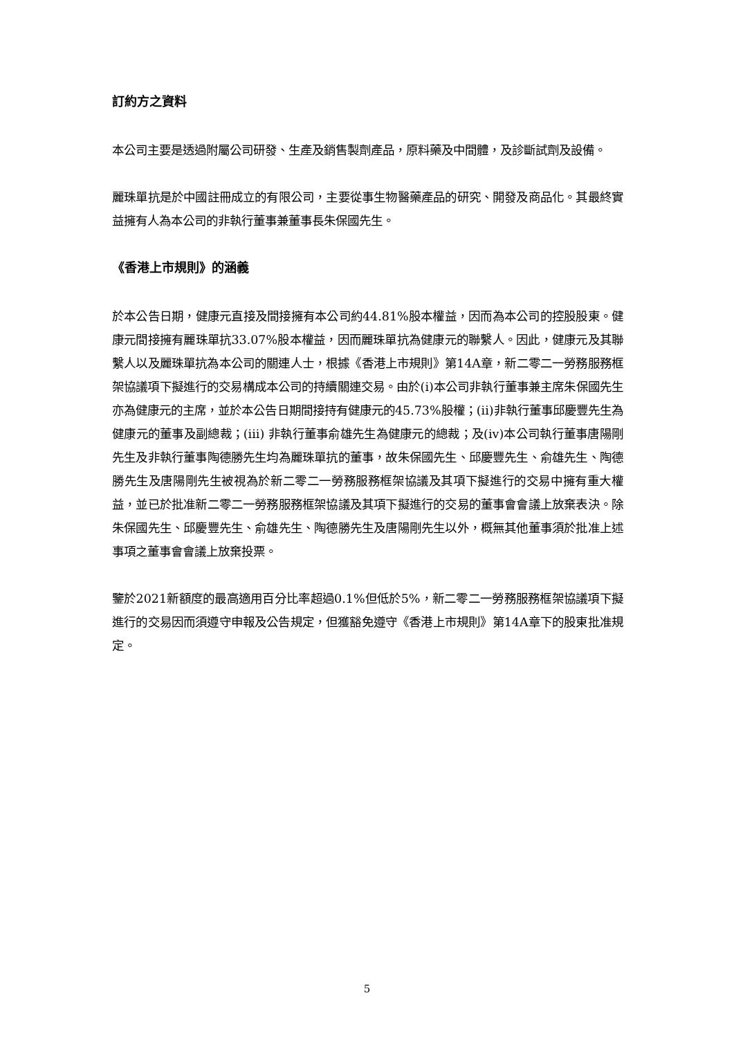訂約方之資料
本公司主要是透過附屬公司研發、生產及銷售製劑產品，原料藥及中間體，及診斷試劑及設備。
麗珠單抗是於中國註冊成立的有限公司，主要從事生物醫藥產品的研究、開發及商品化。其最終實益擁有人為本公司的非執行董事兼董事長朱保國先生。
《香港上市規則》的涵義
於本公告日期，健康元直接及間接擁有本公司約44.81%股本權益，因而為本公司的控股股東。健康元間接擁有麗珠單抗33.07%股本權益，因而麗珠單抗為健康元的聯繫人。因此，健康元及其聯繫人以及麗珠單抗為本公司的關連人士，根據《香港上市規則》第14A章，新二零二一勞務服務框架協議項下擬進行的交易構成本公司的持續關連交易。由於(i)本公司非執行董事兼主席朱保國先生亦為健康元的主席，並於本公告日期間接持有健康元的45.73%股權；(ii)非執行董事邱慶豐先生為健康元的董事及副總裁；(iii) 非執行董事俞雄先生為健康元的總裁；及(iv)本公司執行董事唐陽剛先生及非執行董事陶德勝先生均為麗珠單抗的董事，故朱保國先生、邱慶豐先生、俞雄先生、陶德勝先生及唐陽剛先生被視為於新二零二一勞務服務框架協議及其項下擬進行的交易中擁有重大權益，並已於批准新二零二一勞務服務框架協議及其項下擬進行的交易的董事會會議上放棄表決。除朱保國先生、邱慶豐先生、俞雄先生、陶德勝先生及唐陽剛先生以外，概無其他董事須於批准上述事項之董事會會議上放棄投票。
鑒於2021新額度的最高適用百分比率超過0.1%但低於5%，新二零二一勞務服務框架協議項下擬進行的交易因而須遵守申報及公告規定，但獲豁免遵守《香港上市規則》第14A章下的股東批准規定。
5